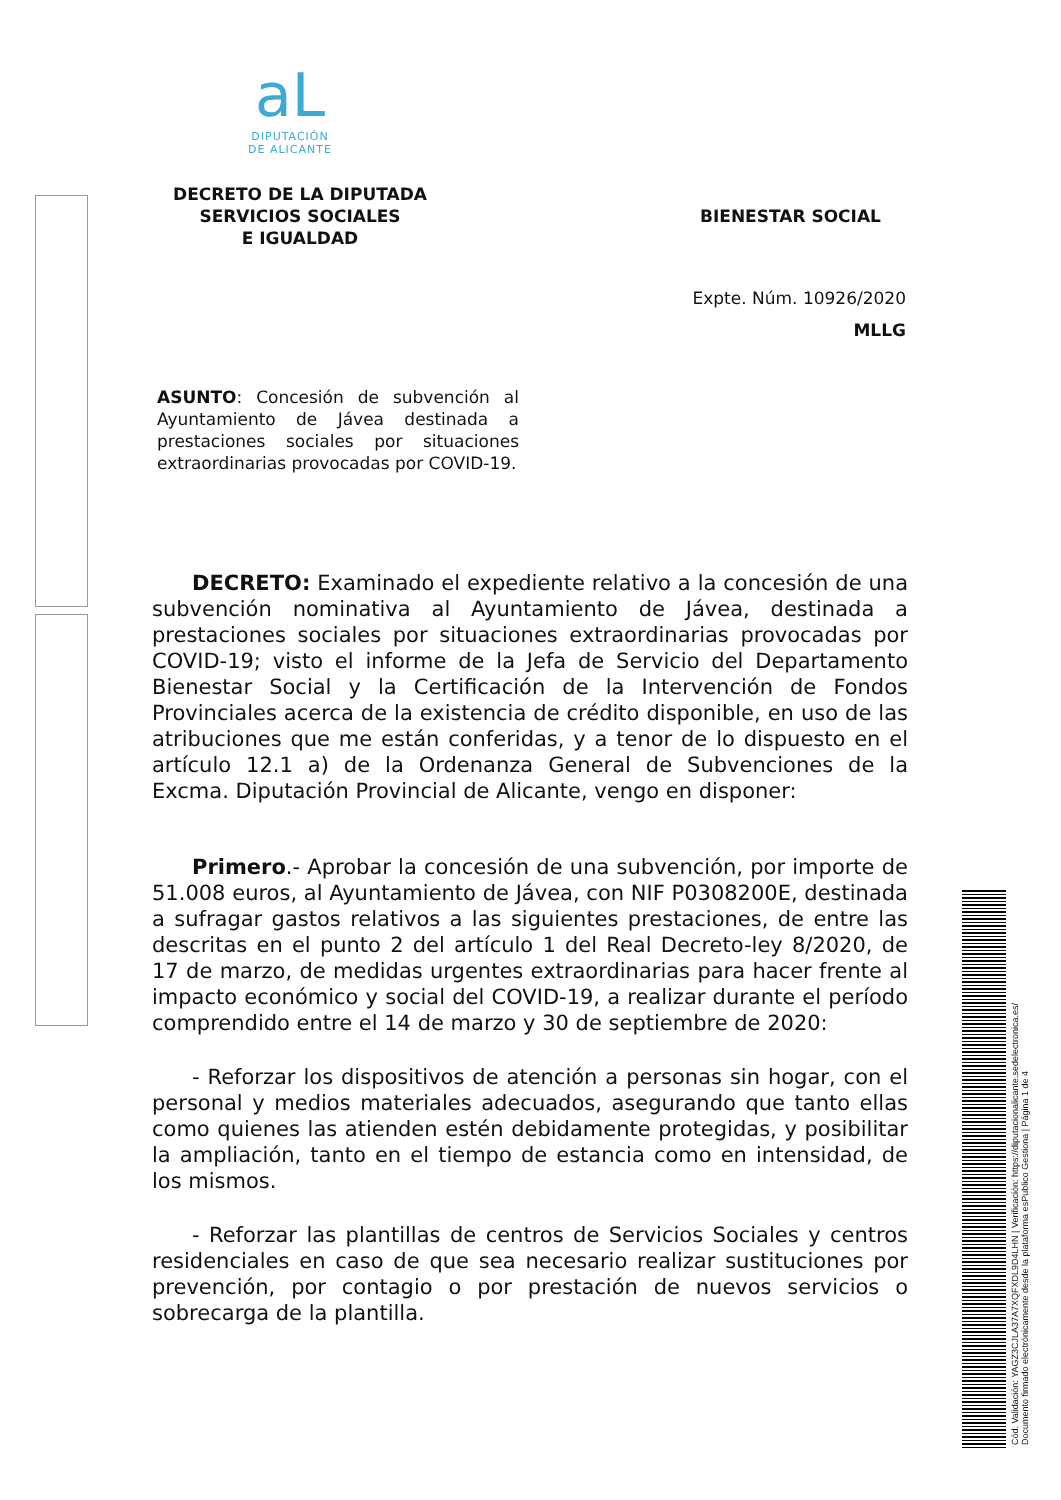aL
DIPUTACIÓN
DE ALICANTE
DECRETO DE LA DIPUTADA
SERVICIOS SOCIALES
E IGUALDAD
BIENESTAR SOCIAL
Expte. Núm. 10926/2020
MLLG
ASUNTO: Concesión de subvención al Ayuntamiento de Jávea destinada a prestaciones sociales por situaciones extraordinarias provocadas por COVID-19.
DECRETO: Examinado el expediente relativo a la concesión de una subvención nominativa al Ayuntamiento de Jávea, destinada a prestaciones sociales por situaciones extraordinarias provocadas por COVID-19; visto el informe de la Jefa de Servicio del Departamento Bienestar Social y la Certificación de la Intervención de Fondos Provinciales acerca de la existencia de crédito disponible, en uso de las atribuciones que me están conferidas, y a tenor de lo dispuesto en el artículo 12.1 a) de la Ordenanza General de Subvenciones de la Excma. Diputación Provincial de Alicante, vengo en disponer:
Primero.- Aprobar la concesión de una subvención, por importe de 51.008 euros, al Ayuntamiento de Jávea, con NIF P0308200E, destinada a sufragar gastos relativos a las siguientes prestaciones, de entre las descritas en el punto 2 del artículo 1 del Real Decreto-ley 8/2020, de 17 de marzo, de medidas urgentes extraordinarias para hacer frente al impacto económico y social del COVID-19, a realizar durante el período comprendido entre el 14 de marzo y 30 de septiembre de 2020:
- Reforzar los dispositivos de atención a personas sin hogar, con el personal y medios materiales adecuados, asegurando que tanto ellas como quienes las atienden estén debidamente protegidas, y posibilitar la ampliación, tanto en el tiempo de estancia como en intensidad, de los mismos.
- Reforzar las plantillas de centros de Servicios Sociales y centros residenciales en caso de que sea necesario realizar sustituciones por prevención, por contagio o por prestación de nuevos servicios o sobrecarga de la plantilla.
Cód. Validación: YAGZ3CJLA37A7XQFXDL9D4LHN | Verificación: https://diputacionalicante.sedelectronica.es/
Documento firmado electrónicamente desde la plataforma esPublico Gestiona | Página 1 de 4